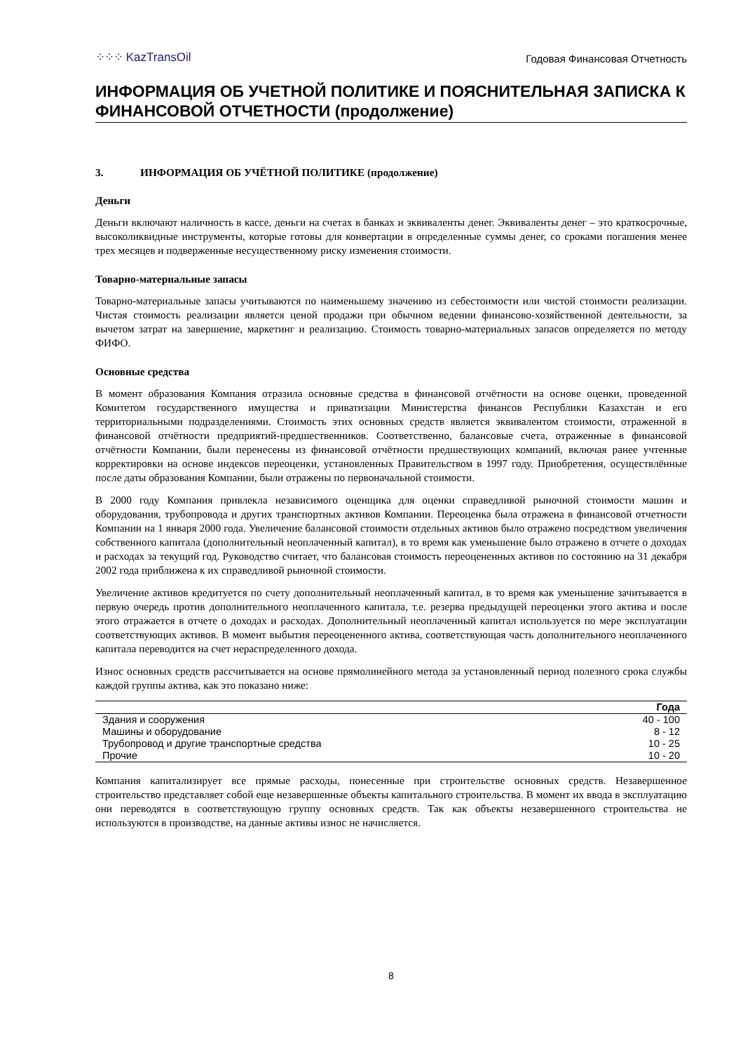⁘⁘⁘ KazTransOil
Годовая Финансовая Отчетность
ИНФОРМАЦИЯ ОБ УЧЕТНОЙ ПОЛИТИКЕ И ПОЯСНИТЕЛЬНАЯ ЗАПИСКА К ФИНАНСОВОЙ ОТЧЕТНОСТИ (продолжение)
3. ИНФОРМАЦИЯ ОБ УЧЁТНОЙ ПОЛИТИКЕ (продолжение)
Деньги
Деньги включают наличность в кассе, деньги на счетах в банках и эквиваленты денег. Эквиваленты денег – это краткосрочные, высоколиквидные инструменты, которые готовы для конвертации в определенные суммы денег, со сроками погашения менее трех месяцев и подверженные несущественному риску изменения стоимости.
Товарно-материальные запасы
Товарно-материальные запасы учитываются по наименьшему значению из себестоимости или чистой стоимости реализации. Чистая стоимость реализации является ценой продажи при обычном ведении финансово-хозяйственной деятельности, за вычетом затрат на завершение, маркетинг и реализацию. Стоимость товарно-материальных запасов определяется по методу ФИФО.
Основные средства
В момент образования Компания отразила основные средства в финансовой отчётности на основе оценки, проведенной Комитетом государственного имущества и приватизации Министерства финансов Республики Казахстан и его территориальными подразделениями. Стоимость этих основных средств является эквивалентом стоимости, отраженной в финансовой отчётности предприятий-предшественников. Соответственно, балансовые счета, отраженные в финансовой отчётности Компании, были перенесены из финансовой отчётности предшествующих компаний, включая ранее учтенные корректировки на основе индексов переоценки, установленных Правительством в 1997 году. Приобретения, осуществлённые после даты образования Компании, были отражены по первоначальной стоимости.
В 2000 году Компания привлекла независимого оценщика для оценки справедливой рыночной стоимости машин и оборудования, трубопровода и других транспортных активов Компании. Переоценка была отражена в финансовой отчетности Компании на 1 января 2000 года. Увеличение балансовой стоимости отдельных активов было отражено посредством увеличения собственного капитала (дополнительный неоплаченный капитал), в то время как уменьшение было отражено в отчете о доходах и расходах за текущий год. Руководство считает, что балансовая стоимость переоцененных активов по состоянию на 31 декабря 2002 года приближена к их справедливой рыночной стоимости.
Увеличение активов кредитуется по счету дополнительный неоплаченный капитал, в то время как уменьшение зачитывается в первую очередь против дополнительного неоплаченного капитала, т.е. резерва предыдущей переоценки этого актива и после этого отражается в отчете о доходах и расходах. Дополнительный неоплаченный капитал используется по мере эксплуатации соответствующих активов. В момент выбытия переоцененного актива, соответствующая часть дополнительного неоплаченного капитала переводится на счет нераспределенного дохода.
Износ основных средств рассчитывается на основе прямолинейного метода за установленный период полезного срока службы каждой группы актива, как это показано ниже:
| | Года |
| --- | --- |
| Здания и сооружения | 40 - 100 |
| Машины и оборудование | 8 - 12 |
| Трубопровод и другие транспортные средства | 10 - 25 |
| Прочие | 10 - 20 |
Компания капитализирует все прямые расходы, понесенные при строительстве основных средств. Незавершенное строительство представляет собой еще незавершенные объекты капитального строительства. В момент их ввода в эксплуатацию они переводятся в соответствующую группу основных средств. Так как объекты незавершенного строительства не используются в производстве, на данные активы износ не начисляется.
8